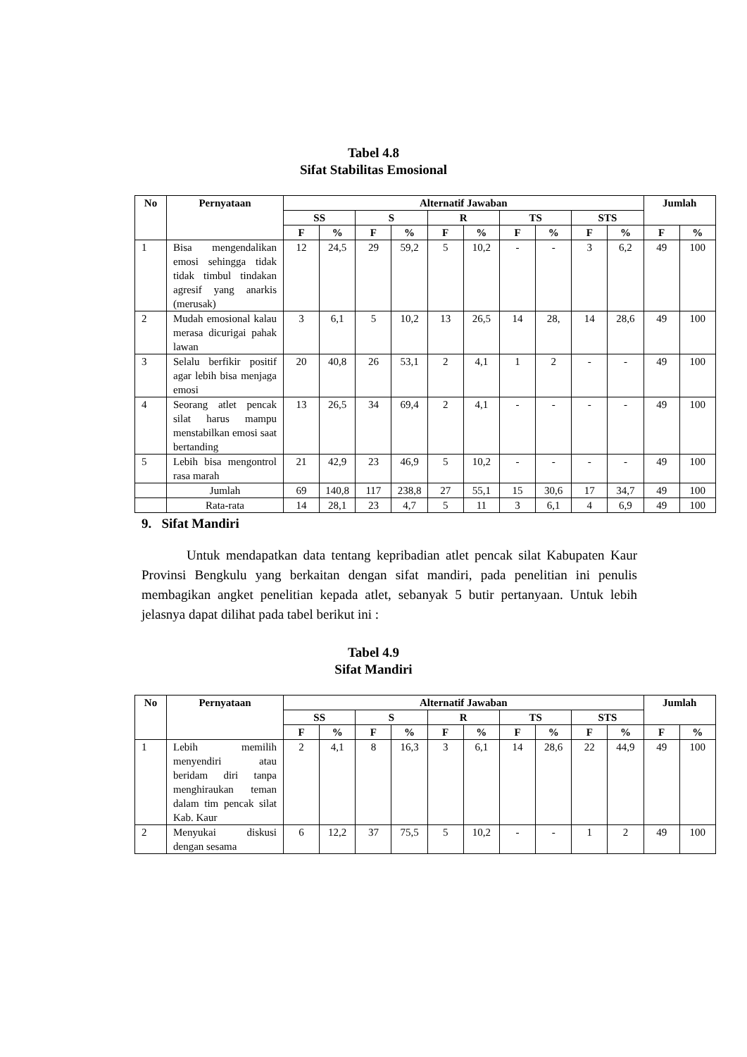Tabel 4.8
Sifat Stabilitas Emosional
| No | Pernyataan | Alternatif Jawaban | | | | | | | | | | Jumlah | |
| --- | --- | --- | --- | --- | --- | --- | --- | --- | --- | --- | --- | --- | --- |
| | | SS | | S | | R | | TS | | STS | | | |
| | | F | % | F | % | F | % | F | % | F | % | F | % |
| 1 | Bisa mengendalikan emosi sehingga tidak tidak timbul tindakan agresif yang anarkis (merusak) | 12 | 24,5 | 29 | 59,2 | 5 | 10,2 | - | - | 3 | 6,2 | 49 | 100 |
| 2 | Mudah emosional kalau merasa dicurigai pahak lawan | 3 | 6,1 | 5 | 10,2 | 13 | 26,5 | 14 | 28, | 14 | 28,6 | 49 | 100 |
| 3 | Selalu berfikir positif agar lebih bisa menjaga emosi | 20 | 40,8 | 26 | 53,1 | 2 | 4,1 | 1 | 2 | - | - | 49 | 100 |
| 4 | Seorang atlet pencak silat harus mampu menstabilkan emosi saat bertanding | 13 | 26,5 | 34 | 69,4 | 2 | 4,1 | - | - | - | - | 49 | 100 |
| 5 | Lebih bisa mengontrol rasa marah | 21 | 42,9 | 23 | 46,9 | 5 | 10,2 | - | - | - | - | 49 | 100 |
| | Jumlah | 69 | 140,8 | 117 | 238,8 | 27 | 55,1 | 15 | 30,6 | 17 | 34,7 | 49 | 100 |
| | Rata-rata | 14 | 28,1 | 23 | 4,7 | 5 | 11 | 3 | 6,1 | 4 | 6,9 | 49 | 100 |
9. Sifat Mandiri
Untuk mendapatkan data tentang kepribadian atlet pencak silat Kabupaten Kaur Provinsi Bengkulu yang berkaitan dengan sifat mandiri, pada penelitian ini penulis membagikan angket penelitian kepada atlet, sebanyak 5 butir pertanyaan. Untuk lebih jelasnya dapat dilihat pada tabel berikut ini :
Tabel 4.9
Sifat Mandiri
| No | Pernyataan | Alternatif Jawaban | | | | | | | | | | Jumlah | |
| --- | --- | --- | --- | --- | --- | --- | --- | --- | --- | --- | --- | --- | --- |
| | | SS | | S | | R | | TS | | STS | | | |
| | | F | % | F | % | F | % | F | % | F | % | F | % |
| 1 | Lebih memilih menyendiri atau beridam diri tanpa menghiraukan teman dalam tim pencak silat Kab. Kaur | 2 | 4,1 | 8 | 16,3 | 3 | 6,1 | 14 | 28,6 | 22 | 44,9 | 49 | 100 |
| 2 | Menyukai diskusi dengan sesama | 6 | 12,2 | 37 | 75,5 | 5 | 10,2 | - | - | 1 | 2 | 49 | 100 |